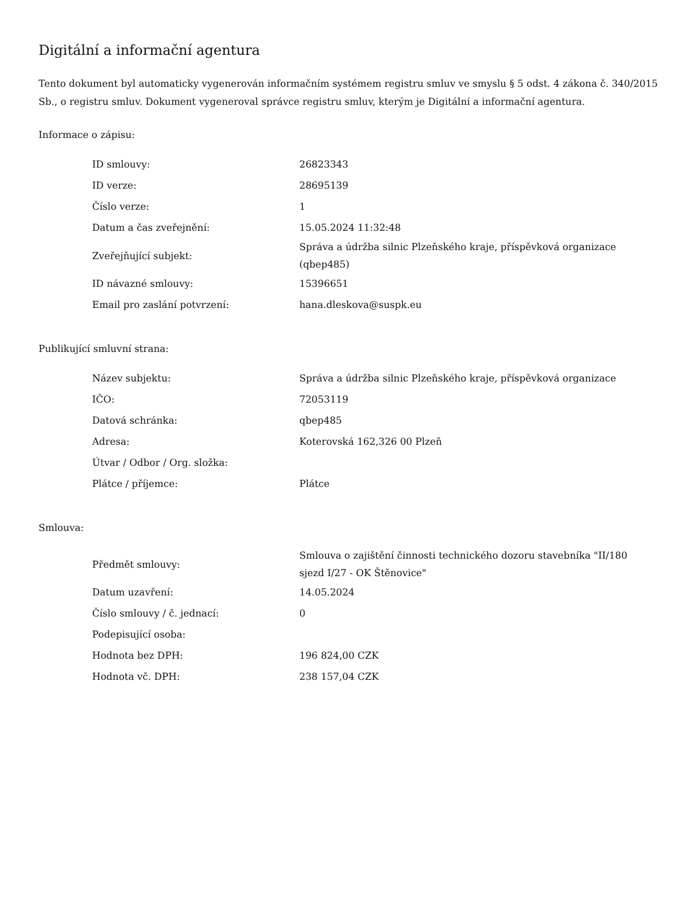Digitální a informační agentura
Tento dokument byl automaticky vygenerován informačním systémem registru smluv ve smyslu § 5 odst. 4 zákona č. 340/2015 Sb., o registru smluv. Dokument vygeneroval správce registru smluv, kterým je Digitální a informační agentura.
Informace o zápisu:
| ID smlouvy: | 26823343 |
| ID verze: | 28695139 |
| Číslo verze: | 1 |
| Datum a čas zveřejnění: | 15.05.2024 11:32:48 |
| Zveřejňující subjekt: | Správa a údržba silnic Plzeňského kraje, příspěvková organizace (qbep485) |
| ID návazné smlouvy: | 15396651 |
| Email pro zaslání potvrzení: | hana.dleskova@suspk.eu |
Publikující smluvní strana:
| Název subjektu: | Správa a údržba silnic Plzeňského kraje, příspěvková organizace |
| IČO: | 72053119 |
| Datová schránka: | qbep485 |
| Adresa: | Koterovská 162,326 00 Plzeň |
| Útvar / Odbor / Org. složka: | |
| Plátce / příjemce: | Plátce |
Smlouva:
| Předmět smlouvy: | Smlouva o zajištění činnosti technického dozoru stavebníka "II/180 sjezd I/27 - OK Štěnovice" |
| Datum uzavření: | 14.05.2024 |
| Číslo smlouvy / č. jednací: | 0 |
| Podepisující osoba: | |
| Hodnota bez DPH: | 196 824,00 CZK |
| Hodnota vč. DPH: | 238 157,04 CZK |